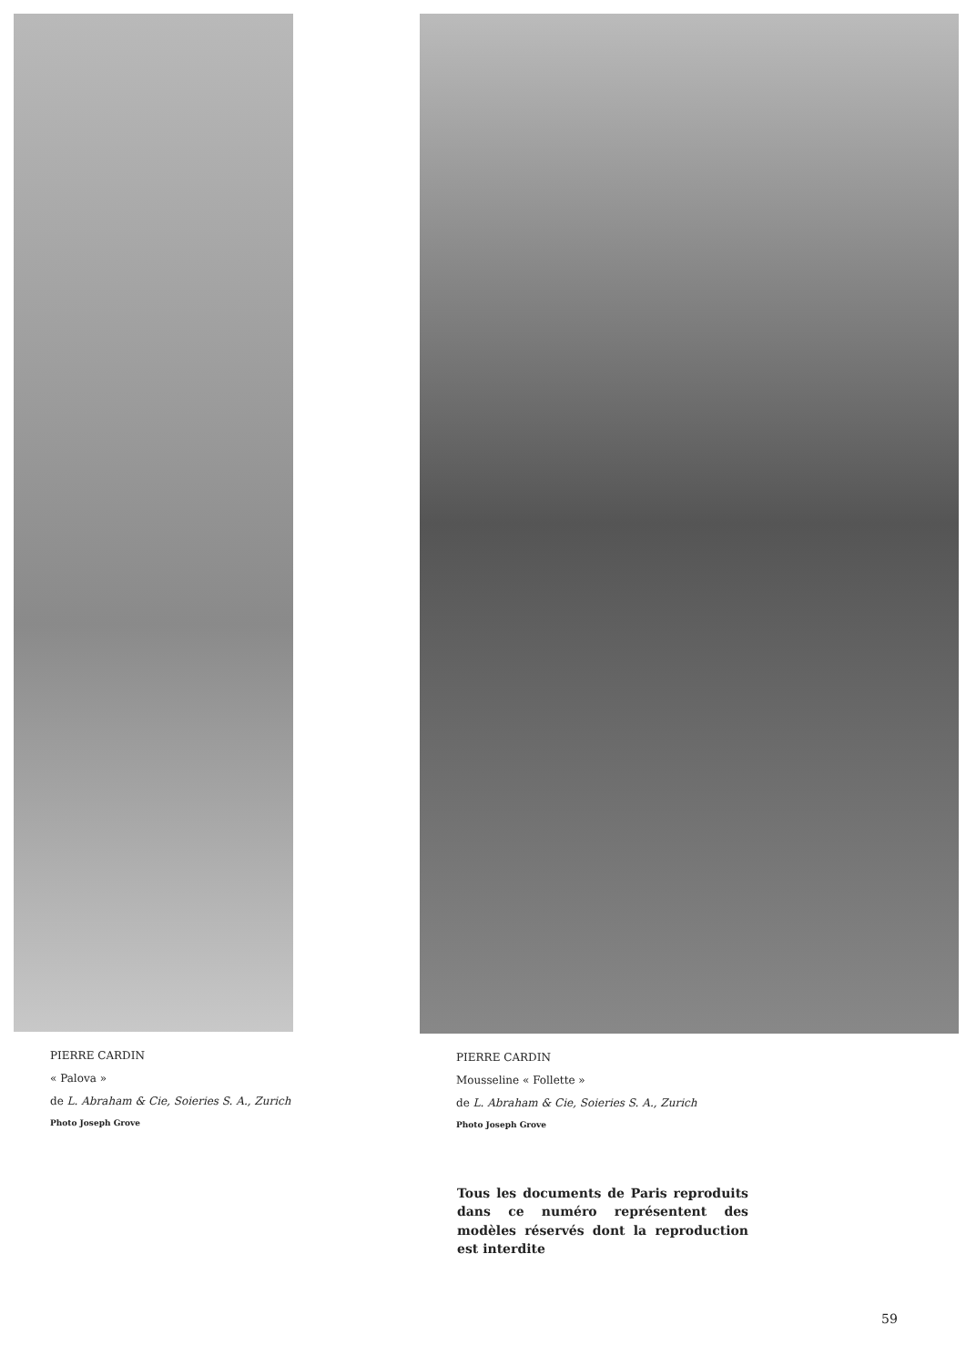PIERRE CARDIN
« Palova »
de L. Abraham & Cie, Soieries S. A., Zurich
Photo Joseph Grove
PIERRE CARDIN
Mousseline « Follette »
de L. Abraham & Cie, Soieries S. A., Zurich
Photo Joseph Grove
Tous les documents de Paris reproduits dans ce numéro représentent des modèles réservés dont la reproduction est interdite
59